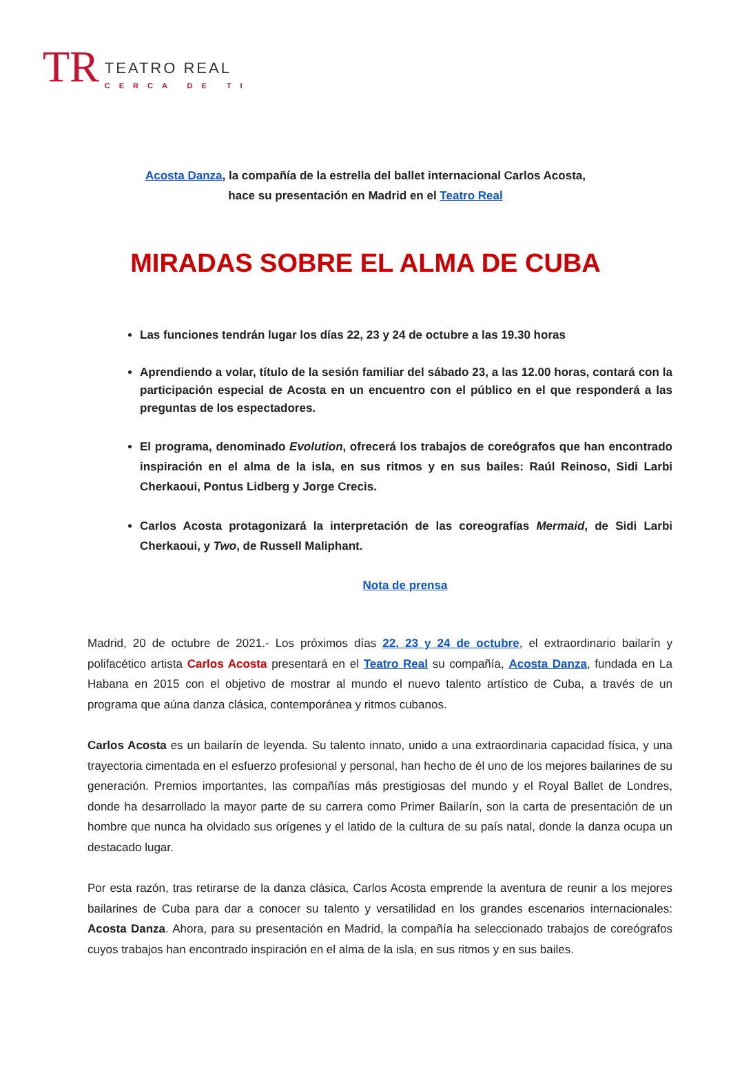TR
TEATRO REAL
CERCA DE TI
Acosta Danza, la compañía de la estrella del ballet internacional Carlos Acosta,
hace su presentación en Madrid en el Teatro Real
MIRADAS SOBRE EL ALMA DE CUBA
Las funciones tendrán lugar los días 22, 23 y 24 de octubre a las 19.30 horas
Aprendiendo a volar, título de la sesión familiar del sábado 23, a las 12.00 horas, contará con la participación especial de Acosta en un encuentro con el público en el que responderá a las preguntas de los espectadores.
El programa, denominado Evolution, ofrecerá los trabajos de coreógrafos que han encontrado inspiración en el alma de la isla, en sus ritmos y en sus bailes: Raúl Reinoso, Sidi Larbi Cherkaoui, Pontus Lidberg y Jorge Crecis.
Carlos Acosta protagonizará la interpretación de las coreografías Mermaid, de Sidi Larbi Cherkaoui, y Two, de Russell Maliphant.
Nota de prensa
Madrid, 20 de octubre de 2021.- Los próximos días 22, 23 y 24 de octubre, el extraordinario bailarín y polifacético artista Carlos Acosta presentará en el Teatro Real su compañía, Acosta Danza, fundada en La Habana en 2015 con el objetivo de mostrar al mundo el nuevo talento artístico de Cuba, a través de un programa que aúna danza clásica, contemporánea y ritmos cubanos.
Carlos Acosta es un bailarín de leyenda. Su talento innato, unido a una extraordinaria capacidad física, y una trayectoria cimentada en el esfuerzo profesional y personal, han hecho de él uno de los mejores bailarines de su generación. Premios importantes, las compañías más prestigiosas del mundo y el Royal Ballet de Londres, donde ha desarrollado la mayor parte de su carrera como Primer Bailarín, son la carta de presentación de un hombre que nunca ha olvidado sus orígenes y el latido de la cultura de su país natal, donde la danza ocupa un destacado lugar.
Por esta razón, tras retirarse de la danza clásica, Carlos Acosta emprende la aventura de reunir a los mejores bailarines de Cuba para dar a conocer su talento y versatilidad en los grandes escenarios internacionales: Acosta Danza. Ahora, para su presentación en Madrid, la compañía ha seleccionado trabajos de coreógrafos cuyos trabajos han encontrado inspiración en el alma de la isla, en sus ritmos y en sus bailes.